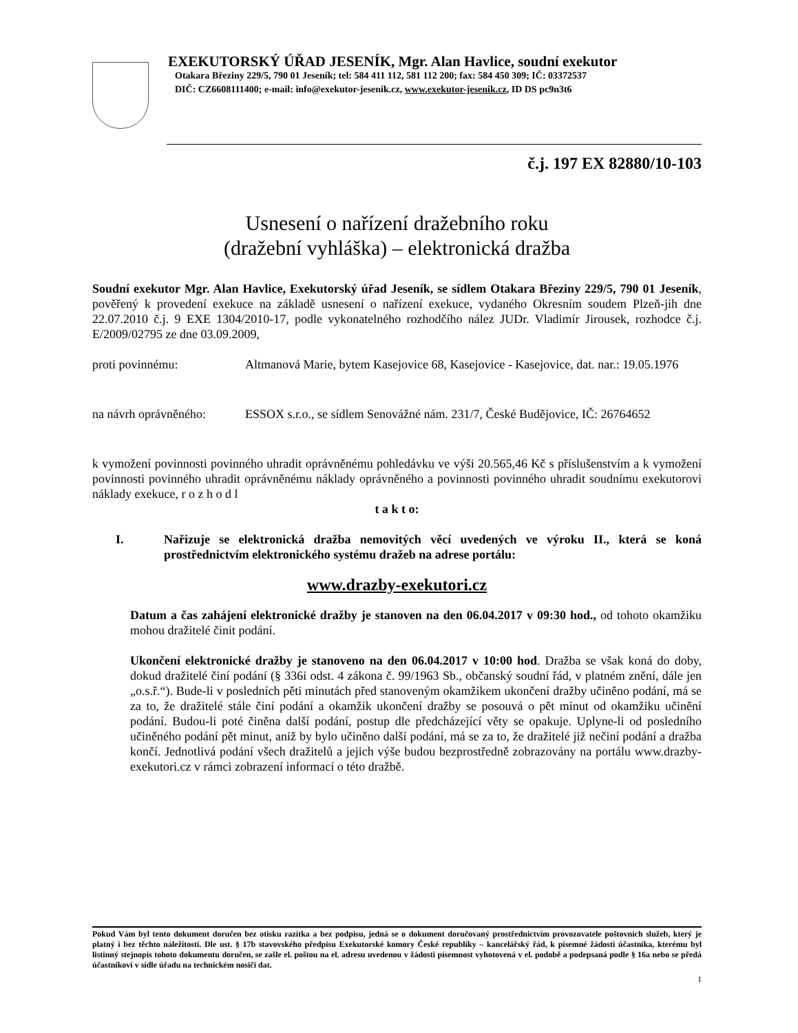EXEKUTORSKÝ ÚŘAD JESENÍK, Mgr. Alan Havlice, soudní exekutor
Otakara Březiny 229/5, 790 01 Jeseník; tel: 584 411 112, 581 112 200; fax: 584 450 309; IČ: 03372537
DIČ: CZ6608111400; e-mail: info@exekutor-jesenik.cz, www.exekutor-jesenik.cz, ID DS pc9n3t6
č.j. 197 EX 82880/10-103
Usnesení o nařízení dražebního roku
(dražební vyhláška) – elektronická dražba
Soudní exekutor Mgr. Alan Havlice, Exekutorský úřad Jeseník, se sídlem Otakara Březiny 229/5, 790 01 Jeseník, pověřený k provedení exekuce na základě usnesení o nařízení exekuce, vydaného Okresním soudem Plzeň-jih dne 22.07.2010 č.j. 9 EXE 1304/2010-17, podle vykonatelného rozhodčího nález JUDr. Vladimír Jirousek, rozhodce č.j. E/2009/02795 ze dne 03.09.2009,
proti povinnému: Altmanová Marie, bytem Kasejovice 68, Kasejovice - Kasejovice, dat. nar.: 19.05.1976
na návrh oprávněného:
ESSOX s.r.o., se sídlem Senovážné nám. 231/7, České Budějovice, IČ: 26764652
k vymožení povinnosti povinného uhradit oprávněnému pohledávku ve výši 20.565,46 Kč s příslušenstvím a k vymožení povinnosti povinného uhradit oprávněnému náklady oprávněného a povinnosti povinného uhradit soudnímu exekutorovi náklady exekuce, r o z h o d l
t a k t o:
I. Nařizuje se elektronická dražba nemovitých věcí uvedených ve výroku II., která se koná prostřednictvím elektronického systému dražeb na adrese portálu:
www.drazby-exekutori.cz
Datum a čas zahájení elektronické dražby je stanoven na den 06.04.2017 v 09:30 hod., od tohoto okamžiku mohou dražitelé činit podání.
Ukončení elektronické dražby je stanoveno na den 06.04.2017 v 10:00 hod. Dražba se však koná do doby, dokud dražitelé činí podání (§ 336i odst. 4 zákona č. 99/1963 Sb., občanský soudní řád, v platném znění, dále jen „o.s.ř.“). Bude-li v posledních pěti minutách před stanoveným okamžikem ukončení dražby učiněno podání, má se za to, že dražitelé stále činí podání a okamžik ukončení dražby se posouvá o pět minut od okamžiku učinění podání. Budou-li poté činěna další podání, postup dle předcházející věty se opakuje. Uplyne-li od posledního učiněného podání pět minut, aniž by bylo učiněno další podání, má se za to, že dražitelé již nečiní podání a dražba končí. Jednotlivá podání všech dražitelů a jejich výše budou bezprostředně zobrazovány na portálu www.drazby-exekutori.cz v rámci zobrazení informací o této dražbě.
Pokud Vám byl tento dokument doručen bez otisku razítka a bez podpisu, jedná se o dokument doručovaný prostřednictvím provozovatele poštovních služeb, který je platný i bez těchto náležitostí. Dle ust. § 17b stavovského předpisu Exekutorské komory České republiky – kancelářský řád, k písemné žádosti účastníka, kterému byl listinný stejnopis tohoto dokumentu doručen, se zašle el. poštou na el. adresu uvedenou v žádosti písemnost vyhotovená v el. podobě a podepsaná podle § 16a nebo se předá účastníkovi v sídle úřadu na technickém nosiči dat.
1